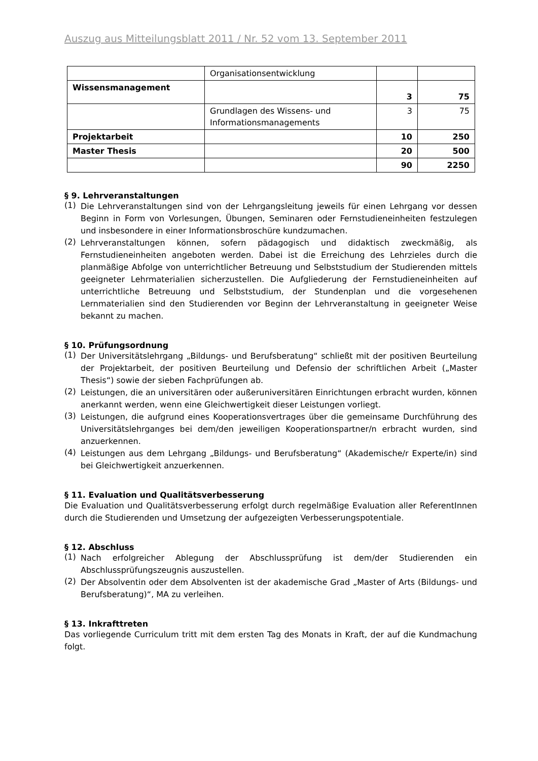Auszug aus Mitteilungsblatt 2011 / Nr. 52 vom 13. September 2011
| | Organisationsentwicklung | | |
| Wissensmanagement | | 3 | 75 |
| | Grundlagen des Wissens- und Informationsmanagements | 3 | 75 |
| Projektarbeit | | 10 | 250 |
| Master Thesis | | 20 | 500 |
| | | 90 | 2250 |
§ 9. Lehrveranstaltungen
(1)
Die Lehrveranstaltungen sind von der Lehrgangsleitung jeweils für einen Lehrgang vor dessen Beginn in Form von Vorlesungen, Übungen, Seminaren oder Fernstudieneinheiten festzulegen und insbesondere in einer Informationsbroschüre kundzumachen.
(2)
Lehrveranstaltungen können, sofern pädagogisch und didaktisch zweckmäßig, als Fernstudieneinheiten angeboten werden. Dabei ist die Erreichung des Lehrzieles durch die planmäßige Abfolge von unterrichtlicher Betreuung und Selbststudium der Studierenden mittels geeigneter Lehrmaterialien sicherzustellen. Die Aufgliederung der Fernstudieneinheiten auf unterrichtliche Betreuung und Selbststudium, der Stundenplan und die vorgesehenen Lernmaterialien sind den Studierenden vor Beginn der Lehrveranstaltung in geeigneter Weise bekannt zu machen.
§ 10. Prüfungsordnung
(1)
Der Universitätslehrgang „Bildungs- und Berufsberatung“ schließt mit der positiven Beurteilung der Projektarbeit, der positiven Beurteilung und Defensio der schriftlichen Arbeit („Master Thesis“) sowie der sieben Fachprüfungen ab.
(2)
Leistungen, die an universitären oder außeruniversitären Einrichtungen erbracht wurden, können anerkannt werden, wenn eine Gleichwertigkeit dieser Leistungen vorliegt.
(3)
Leistungen, die aufgrund eines Kooperationsvertrages über die gemeinsame Durchführung des Universitätslehrganges bei dem/den jeweiligen Kooperationspartner/n erbracht wurden, sind anzuerkennen.
(4)
Leistungen aus dem Lehrgang „Bildungs- und Berufsberatung“ (Akademische/r Experte/in) sind bei Gleichwertigkeit anzuerkennen.
§ 11. Evaluation und Qualitätsverbesserung
Die Evaluation und Qualitätsverbesserung erfolgt durch regelmäßige Evaluation aller ReferentInnen durch die Studierenden und Umsetzung der aufgezeigten Verbesserungspotentiale.
§ 12. Abschluss
(1)
Nach erfolgreicher Ablegung der Abschlussprüfung ist dem/der Studierenden ein Abschlussprüfungszeugnis auszustellen.
(2)
Der Absolventin oder dem Absolventen ist der akademische Grad „Master of Arts (Bildungs- und Berufsberatung)“, MA zu verleihen.
§ 13. Inkrafttreten
Das vorliegende Curriculum tritt mit dem ersten Tag des Monats in Kraft, der auf die Kundmachung folgt.